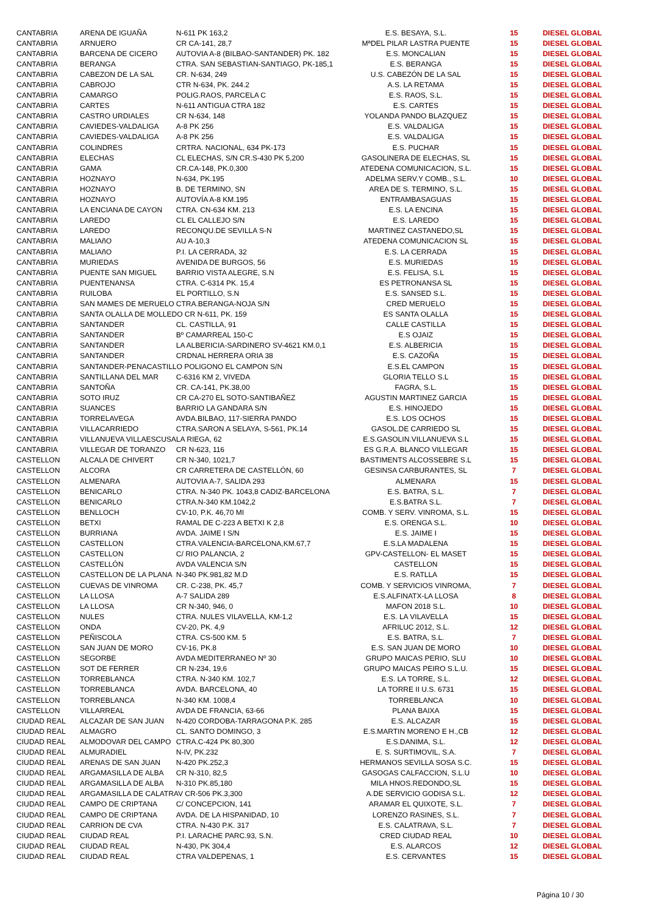| CANTABRIA | ARENA DE IGUAÑA | N-611 PK 163,2 | E.S. BESAYA, S.L. | 15 | DIESEL GLOBAL |
| CANTABRIA | ARNUERO | CR CA-141, 28,7 | MªDEL PILAR LASTRA PUENTE | 15 | DIESEL GLOBAL |
| CANTABRIA | BARCENA DE CICERO | AUTOVIA A-8 (BILBAO-SANTANDER) PK. 182 | E.S. MONCALIAN | 15 | DIESEL GLOBAL |
| CANTABRIA | BERANGA | CTRA. SAN SEBASTIAN-SANTIAGO, PK-185,1 | E.S. BERANGA | 15 | DIESEL GLOBAL |
| CANTABRIA | CABEZON DE LA SAL | CR. N-634, 249 | U.S. CABEZÓN DE LA SAL | 15 | DIESEL GLOBAL |
| CANTABRIA | CABROJO | CTR N-634, PK. 244.2 | A.S. LA RETAMA | 15 | DIESEL GLOBAL |
| CANTABRIA | CAMARGO | POLIG.RAOS, PARCELA C | E.S. RAOS, S.L. | 15 | DIESEL GLOBAL |
| CANTABRIA | CARTES | N-611 ANTIGUA CTRA 182 | E.S. CARTES | 15 | DIESEL GLOBAL |
| CANTABRIA | CASTRO URDIALES | CR N-634, 148 | YOLANDA PANDO BLAZQUEZ | 15 | DIESEL GLOBAL |
| CANTABRIA | CAVIEDES-VALDALIGA | A-8 PK 256 | E.S. VALDALIGA | 15 | DIESEL GLOBAL |
| CANTABRIA | CAVIEDES-VALDALIGA | A-8 PK 256 | E.S. VALDALIGA | 15 | DIESEL GLOBAL |
| CANTABRIA | COLINDRES | CRTRA. NACIONAL, 634 PK-173 | E.S. PUCHAR | 15 | DIESEL GLOBAL |
| CANTABRIA | ELECHAS | CL ELECHAS, S/N CR.S-430 PK 5,200 | GASOLINERA DE ELECHAS, SL | 15 | DIESEL GLOBAL |
| CANTABRIA | GAMA | CR.CA-148, PK.0,300 | ATEDENA COMUNICACION, S.L. | 15 | DIESEL GLOBAL |
| CANTABRIA | HOZNAYO | N-634, PK.195 | ADELMA SERV.Y COMB., S.L. | 10 | DIESEL GLOBAL |
| CANTABRIA | HOZNAYO | B. DE TERMINO, SN | AREA DE S. TERMINO, S.L. | 15 | DIESEL GLOBAL |
| CANTABRIA | HOZNAYO | AUTOVÍA A-8 KM.195 | ENTRAMBASAGUAS | 15 | DIESEL GLOBAL |
| CANTABRIA | LA ENCIANA DE CAYON | CTRA. CN-634 KM. 213 | E.S. LA ENCINA | 15 | DIESEL GLOBAL |
| CANTABRIA | LAREDO | CL EL CALLEJO S/N | E.S. LAREDO | 15 | DIESEL GLOBAL |
| CANTABRIA | LAREDO | RECONQU.DE SEVILLA S-N | MARTINEZ CASTANEDO,SL | 15 | DIESEL GLOBAL |
| CANTABRIA | MALIAñO | AU A-10,3 | ATEDENA COMUNICACION SL | 15 | DIESEL GLOBAL |
| CANTABRIA | MALIAñO | P.I. LA CERRADA, 32 | E.S. LA CERRADA | 15 | DIESEL GLOBAL |
| CANTABRIA | MURIEDAS | AVENIDA DE BURGOS, 56 | E.S. MURIEDAS | 15 | DIESEL GLOBAL |
| CANTABRIA | PUENTE SAN MIGUEL | BARRIO VISTA ALEGRE, S.N | E.S. FELISA, S.L | 15 | DIESEL GLOBAL |
| CANTABRIA | PUENTENANSA | CTRA. C-6314 PK. 15,4 | ES PETRONANSA SL | 15 | DIESEL GLOBAL |
| CANTABRIA | RUILOBA | EL PORTILLO, S.N | E.S. SANSED S.L. | 15 | DIESEL GLOBAL |
| CANTABRIA | SAN MAMES DE MERUELO | CTRA.BERANGA-NOJA S/N | CRED MERUELO | 15 | DIESEL GLOBAL |
| CANTABRIA | SANTA OLALLA DE MOLLEDO CR N-611, PK. 159 | | ES SANTA OLALLA | 15 | DIESEL GLOBAL |
| CANTABRIA | SANTANDER | CL. CASTILLA, 91 | CALLE CASTILLA | 15 | DIESEL GLOBAL |
| CANTABRIA | SANTANDER | Bº CAMARREAL 150-C | E.S OJAIZ | 15 | DIESEL GLOBAL |
| CANTABRIA | SANTANDER | LA ALBERICIA-SARDINERO SV-4621 KM.0,1 | E.S. ALBERICIA | 15 | DIESEL GLOBAL |
| CANTABRIA | SANTANDER | CRDNAL HERRERA ORIA 38 | E.S. CAZOÑA | 15 | DIESEL GLOBAL |
| CANTABRIA | SANTANDER-PENACASTILLO POLIGONO EL CAMPON S/N | | E.S.EL CAMPON | 15 | DIESEL GLOBAL |
| CANTABRIA | SANTILLANA DEL MAR | C-6316 KM 2, VIVEDA | GLORIA TELLO S.L | 15 | DIESEL GLOBAL |
| CANTABRIA | SANTOÑA | CR. CA-141, PK.38,00 | FAGRA, S.L. | 15 | DIESEL GLOBAL |
| CANTABRIA | SOTO IRUZ | CR CA-270 EL SOTO-SANTIBAÑEZ | AGUSTIN MARTINEZ GARCIA | 15 | DIESEL GLOBAL |
| CANTABRIA | SUANCES | BARRIO LA GANDARA S/N | E.S. HINOJEDO | 15 | DIESEL GLOBAL |
| CANTABRIA | TORRELAVEGA | AVDA.BILBAO, 117-SIERRA PANDO | E.S. LOS OCHOS | 15 | DIESEL GLOBAL |
| CANTABRIA | VILLACARRIEDO | CTRA.SARON A SELAYA, S-561, PK.14 | GASOL.DE CARRIEDO SL | 15 | DIESEL GLOBAL |
| CANTABRIA | VILLANUEVA VILLAESCUSA | LA RIEGA, 62 | E.S.GASOLIN.VILLANUEVA S.L | 15 | DIESEL GLOBAL |
| CANTABRIA | VILLEGAR DE TORANZO | CR N-623, 116 | ES G.R.A. BLANCO VILLEGAR | 15 | DIESEL GLOBAL |
| CASTELLON | ALCALA DE CHIVERT | CR N-340, 1021,7 | BASTIMENTS ALCOSSEBRE S.L | 15 | DIESEL GLOBAL |
| CASTELLON | ALCORA | CR CARRETERA DE CASTELLÓN, 60 | GESINSA CARBURANTES, SL | 7 | DIESEL GLOBAL |
| CASTELLON | ALMENARA | AUTOVIA A-7, SALIDA 293 | ALMENARA | 15 | DIESEL GLOBAL |
| CASTELLON | BENICARLO | CTRA. N-340 PK. 1043,8 CADIZ-BARCELONA | E.S. BATRA, S.L. | 7 | DIESEL GLOBAL |
| CASTELLON | BENICARLO | CTRA.N-340 KM.1042,2 | E.S.BATRA S.L. | 7 | DIESEL GLOBAL |
| CASTELLON | BENLLOCH | CV-10, P.K. 46,70 MI | COMB. Y SERV. VINROMA, S.L. | 15 | DIESEL GLOBAL |
| CASTELLON | BETXI | RAMAL DE C-223 A BETXI K 2,8 | E.S. ORENGA S.L. | 10 | DIESEL GLOBAL |
| CASTELLON | BURRIANA | AVDA. JAIME I S/N | E.S. JAIME I | 15 | DIESEL GLOBAL |
| CASTELLON | CASTELLON | CTRA.VALENCIA-BARCELONA,KM.67,7 | E.S.LA MADALENA | 15 | DIESEL GLOBAL |
| CASTELLON | CASTELLON | C/ RIO PALANCIA, 2 | GPV-CASTELLON- EL MASET | 15 | DIESEL GLOBAL |
| CASTELLON | CASTELLÓN | AVDA VALENCIA S/N | CASTELLON | 15 | DIESEL GLOBAL |
| CASTELLON | CASTELLON DE LA PLANA | N-340 PK.981,82 M.D | E.S. RATLLA | 15 | DIESEL GLOBAL |
| CASTELLON | CUEVAS DE VINROMA | CR. C-238, PK. 45,7 | COMB. Y SERVICIOS VINROMA, | 7 | DIESEL GLOBAL |
| CASTELLON | LA LLOSA | A-7 SALIDA 289 | E.S.ALFINATX-LA LLOSA | 8 | DIESEL GLOBAL |
| CASTELLON | LA LLOSA | CR N-340, 946, 0 | MAFON 2018 S.L. | 10 | DIESEL GLOBAL |
| CASTELLON | NULES | CTRA. NULES VILAVELLA, KM-1,2 | E.S. LA VILAVELLA | 15 | DIESEL GLOBAL |
| CASTELLON | ONDA | CV-20, PK. 4,9 | AFRILUC 2012, S.L. | 12 | DIESEL GLOBAL |
| CASTELLON | PEÑISCOLA | CTRA. CS-500 KM. 5 | E.S. BATRA, S.L. | 7 | DIESEL GLOBAL |
| CASTELLON | SAN JUAN DE MORO | CV-16, PK.8 | E.S. SAN JUAN DE MORO | 10 | DIESEL GLOBAL |
| CASTELLON | SEGORBE | AVDA MEDITERRANEO Nº 30 | GRUPO MAICAS PERIO, SLU | 10 | DIESEL GLOBAL |
| CASTELLON | SOT DE FERRER | CR N-234, 19,6 | GRUPO MAICAS PEIRO S.L.U. | 15 | DIESEL GLOBAL |
| CASTELLON | TORREBLANCA | CTRA. N-340 KM. 102,7 | E.S. LA TORRE, S.L. | 12 | DIESEL GLOBAL |
| CASTELLON | TORREBLANCA | AVDA. BARCELONA, 40 | LA TORRE II U.S. 6731 | 15 | DIESEL GLOBAL |
| CASTELLON | TORREBLANCA | N-340 KM. 1008,4 | TORREBLANCA | 10 | DIESEL GLOBAL |
| CASTELLON | VILLARREAL | AVDA DE FRANCIA, 63-66 | PLANA BAIXA | 15 | DIESEL GLOBAL |
| CIUDAD REAL | ALCAZAR DE SAN JUAN | N-420 CORDOBA-TARRAGONA P.K. 285 | E.S. ALCAZAR | 15 | DIESEL GLOBAL |
| CIUDAD REAL | ALMAGRO | CL. SANTO DOMINGO, 3 | E.S.MARTIN MORENO E H.,CB | 12 | DIESEL GLOBAL |
| CIUDAD REAL | ALMODOVAR DEL CAMPO | CTRA.C-424 PK 80,300 | E.S.DANIMA, S.L. | 12 | DIESEL GLOBAL |
| CIUDAD REAL | ALMURADIEL | N-IV, PK.232 | E. S. SURTIMOVIL, S.A. | 7 | DIESEL GLOBAL |
| CIUDAD REAL | ARENAS DE SAN JUAN | N-420 PK.252,3 | HERMANOS SEVILLA SOSA S.C. | 15 | DIESEL GLOBAL |
| CIUDAD REAL | ARGAMASILLA DE ALBA | CR N-310, 82,5 | GASOGAS CALFACCION, S.L.U | 10 | DIESEL GLOBAL |
| CIUDAD REAL | ARGAMASILLA DE ALBA | N-310 PK.85,180 | MILA HNOS.REDONDO,SL | 15 | DIESEL GLOBAL |
| CIUDAD REAL | ARGAMASILLA DE CALATRAV CR-506 PK.3,300 | | A.DE SERVICIO GODISA S.L. | 12 | DIESEL GLOBAL |
| CIUDAD REAL | CAMPO DE CRIPTANA | C/ CONCEPCION, 141 | ARAMAR EL QUIXOTE, S.L. | 7 | DIESEL GLOBAL |
| CIUDAD REAL | CAMPO DE CRIPTANA | AVDA. DE LA HISPANIDAD, 10 | LORENZO RASINES, S.L. | 7 | DIESEL GLOBAL |
| CIUDAD REAL | CARRION DE CVA | CTRA. N-430 P.K. 317 | E.S. CALATRAVA, S.L. | 7 | DIESEL GLOBAL |
| CIUDAD REAL | CIUDAD REAL | P.I. LARACHE PARC.93, S.N. | CRED CIUDAD REAL | 10 | DIESEL GLOBAL |
| CIUDAD REAL | CIUDAD REAL | N-430, PK 304,4 | E.S. ALARCOS | 12 | DIESEL GLOBAL |
| CIUDAD REAL | CIUDAD REAL | CTRA VALDEPENAS, 1 | E.S. CERVANTES | 15 | DIESEL GLOBAL |
Página 10 / 30